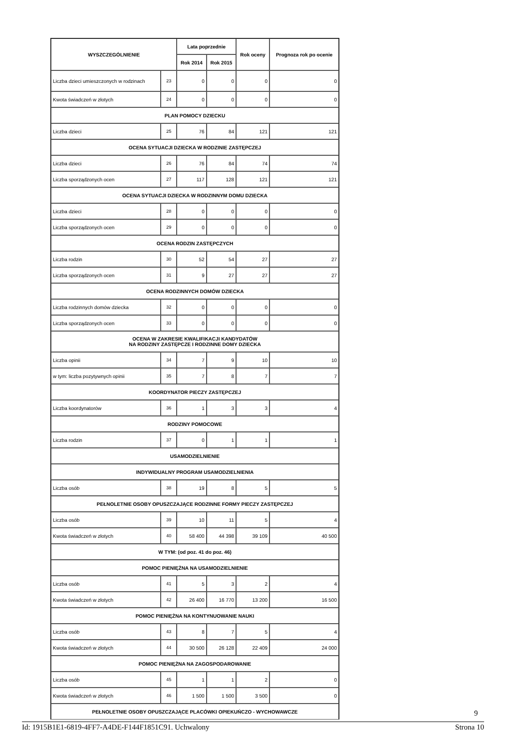| WYSZCZEGÓLNIENIE | | Lata poprzednie | | Rok oceny | Prognoza rok po ocenie |
| --- | --- | --- | --- | --- | --- |
| | | Rok 2014 | Rok 2015 | | |
| Liczba dzieci umieszczonych w rodzinach | 23 | 0 | 0 | 0 | 0 |
| Kwota świadczeń w złotych | 24 | 0 | 0 | 0 | 0 |
| PLAN POMOCY DZIECKU | | | | | |
| Liczba dzieci | 25 | 76 | 84 | 121 | 121 |
| OCENA SYTUACJI DZIECKA W RODZINIE ZASTĘPCZEJ | | | | | |
| Liczba dzieci | 26 | 76 | 84 | 74 | 74 |
| Liczba sporządzonych ocen | 27 | 117 | 128 | 121 | 121 |
| OCENA SYTUACJI DZIECKA W RODZINNYM DOMU DZIECKA | | | | | |
| Liczba dzieci | 28 | 0 | 0 | 0 | 0 |
| Liczba sporządzonych ocen | 29 | 0 | 0 | 0 | 0 |
| OCENA RODZIN ZASTĘPCZYCH | | | | | |
| Liczba rodzin | 30 | 52 | 54 | 27 | 27 |
| Liczba sporządzonych ocen | 31 | 9 | 27 | 27 | 27 |
| OCENA RODZINNYCH DOMÓW DZIECKA | | | | | |
| Liczba rodzinnych domów dziecka | 32 | 0 | 0 | 0 | 0 |
| Liczba sporządzonych ocen | 33 | 0 | 0 | 0 | 0 |
| OCENA W ZAKRESIE KWALIFIKACJI KANDYDATÓW NA RODZINY ZASTĘPCZE I RODZINNE DOMY DZIECKA | | | | | |
| Liczba opinii | 34 | 7 | 9 | 10 | 10 |
| w tym: liczba pozytywnych opinii | 35 | 7 | 8 | 7 | 7 |
| KOORDYNATOR PIECZY ZASTĘPCZEJ | | | | | |
| Liczba koordynatorów | 36 | 1 | 3 | 3 | 4 |
| RODZINY POMOCOWE | | | | | |
| Liczba rodzin | 37 | 0 | 1 | 1 | 1 |
| USAMODZIELNIENIE | | | | | |
| INDYWIDUALNY PROGRAM USAMODZIELNIENIA | | | | | |
| Liczba osób | 38 | 19 | 8 | 5 | 5 |
| PEŁNOLETNIE OSOBY OPUSZCZAJĄCE RODZINNE FORMY PIECZY ZASTĘPCZEJ | | | | | |
| Liczba osób | 39 | 10 | 11 | 5 | 4 |
| Kwota świadczeń w złotych | 40 | 58 400 | 44 398 | 39 109 | 40 500 |
| W TYM: (od poz. 41 do poz. 46) | | | | | |
| POMOC PIENIĘŻNA NA USAMODZIELNIENIE | | | | | |
| Liczba osób | 41 | 5 | 3 | 2 | 4 |
| Kwota świadczeń w złotych | 42 | 26 400 | 16 770 | 13 200 | 16 500 |
| POMOC PIENIĘŻNA NA KONTYNUOWANIE NAUKI | | | | | |
| Liczba osób | 43 | 8 | 7 | 5 | 4 |
| Kwota świadczeń w złotych | 44 | 30 500 | 26 128 | 22 409 | 24 000 |
| POMOC PIENIĘŻNA NA ZAGOSPODAROWANIE | | | | | |
| Liczba osób | 45 | 1 | 1 | 2 | 0 |
| Kwota świadczeń w złotych | 46 | 1 500 | 1 500 | 3 500 | 0 |
| PEŁNOLETNIE OSOBY OPUSZCZAJĄCE PLACÓWKI OPIEKUŃCZO - WYCHOWAWCZE | | | | | |
9
Id: 1915B1E1-6819-4FF7-A4DE-F144F1851C91. Uchwalony Strona 10